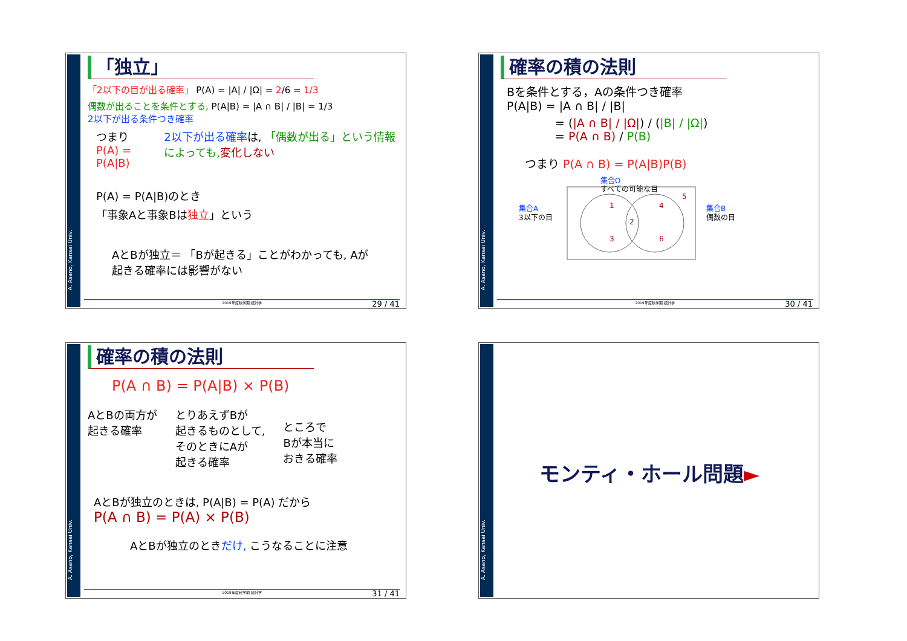A. Asano, Kansai Univ.
「独立」
「2以下の目が出る確率」 P(A) = |A| / |Ω| = 2/6 = 1/3
偶数が出ることを条件とする, P(A|B) = |A ∩ B| / |B| = 1/3
2以下が出る条件つき確率
つまり
P(A) = P(A|B)
2以下が出る確率は, 「偶数が出る」という情報によっても, 変化しない
P(A) = P(A|B)のとき
「事象Aと事象Bは独立」という
AとBが独立＝ 「Bが起きる」ことがわかっても, Aが起きる確率には影響がない
2019年度秋学期 統計学 29 / 41
A. Asano, Kansai Univ.
確率の積の法則
Bを条件とする，Aの条件つき確率
P(A|B) = |A ∩ B| / |B|
= (|A ∩ B| / |Ω|) / (|B| / |Ω|)
= P(A ∩ B) / P(B)
つまり P(A ∩ B) = P(A|B)P(B)
集合Ω
すべての可能な目
1
3
2
4
6
5
集合A
3以下の目
集合B
偶数の目
2019年度秋学期 統計学 30 / 41
A. Asano, Kansai Univ.
確率の積の法則
P(A ∩ B) = P(A|B) × P(B)
AとBの両方が
起きる確率
とりあえずBが
起きるものとして,
そのときにAが
起きる確率
ところで
Bが本当に
おきる確率
AとBが独立のときは, P(A|B) = P(A) だから
P(A ∩ B) = P(A) × P(B)
AとBが独立のときだけ, こうなることに注意
2019年度秋学期 統計学 31 / 41
A. Asano, Kansai Univ.
モンティ・ホール問題►